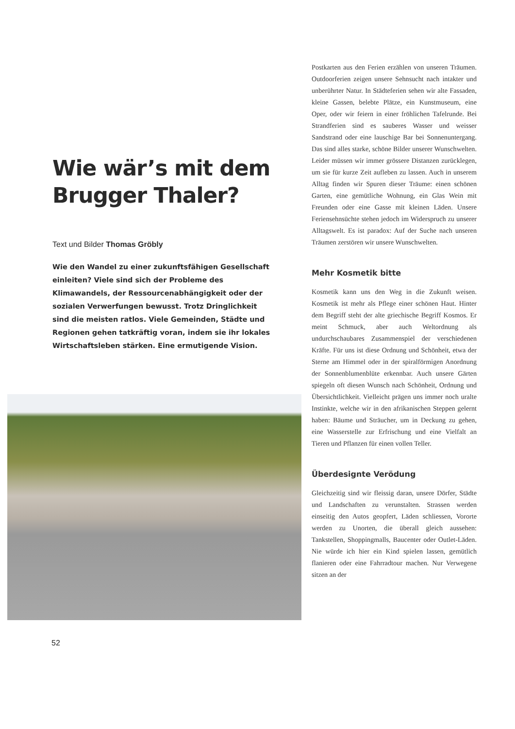Wie wär’s mit dem Brugger Thaler?
Text und Bilder Thomas Gröbly
Wie den Wandel zu einer zukunftsfähigen Gesellschaft einleiten? Viele sind sich der Probleme des Klimawandels, der Ressourcenabhängigkeit oder der sozialen Verwerfungen bewusst. Trotz Dringlichkeit sind die meisten ratlos. Viele Gemeinden, Städte und Regionen gehen tatkräftig voran, indem sie ihr lokales Wirtschaftsleben stärken. Eine ermutigende Vision.
52
Postkarten aus den Ferien erzählen von unseren Träumen. Outdoorferien zeigen unsere Sehnsucht nach intakter und unberührter Natur. In Städteferien sehen wir alte Fassaden, kleine Gassen, belebte Plätze, ein Kunstmuseum, eine Oper, oder wir feiern in einer fröhlichen Tafelrunde. Bei Strandferien sind es sauberes Wasser und weisser Sandstrand oder eine lauschige Bar bei Sonnenuntergang. Das sind alles starke, schöne Bilder unserer Wunschwelten. Leider müssen wir immer grössere Distanzen zurücklegen, um sie für kurze Zeit aufleben zu lassen. Auch in unserem Alltag finden wir Spuren dieser Träume: einen schönen Garten, eine gemütliche Wohnung, ein Glas Wein mit Freunden oder eine Gasse mit kleinen Läden. Unsere Feriensehnsüchte stehen jedoch im Widerspruch zu unserer Alltagswelt. Es ist paradox: Auf der Suche nach unseren Träumen zerstören wir unsere Wunschwelten.
Mehr Kosmetik bitte
Kosmetik kann uns den Weg in die Zukunft weisen. Kosmetik ist mehr als Pflege einer schönen Haut. Hinter dem Begriff steht der alte griechische Begriff Kosmos. Er meint Schmuck, aber auch Weltordnung als undurchschaubares Zusammenspiel der verschiedenen Kräfte. Für uns ist diese Ordnung und Schönheit, etwa der Sterne am Himmel oder in der spiralförmigen Anordnung der Sonnenblumenblüte erkennbar. Auch unsere Gärten spiegeln oft diesen Wunsch nach Schönheit, Ordnung und Übersichtlichkeit. Vielleicht prägen uns immer noch uralte Instinkte, welche wir in den afrikanischen Steppen gelernt haben: Bäume und Sträucher, um in Deckung zu gehen, eine Wasserstelle zur Erfrischung und eine Vielfalt an Tieren und Pflanzen für einen vollen Teller.
Überdesignte Verödung
Gleichzeitig sind wir fleissig daran, unsere Dörfer, Städte und Landschaften zu verunstalten. Strassen werden einseitig den Autos geopfert, Läden schliessen, Vororte werden zu Unorten, die überall gleich aussehen: Tankstellen, Shoppingmalls, Baucenter oder Outlet-Läden. Nie würde ich hier ein Kind spielen lassen, gemütlich flanieren oder eine Fahrradtour machen. Nur Verwegene sitzen an der